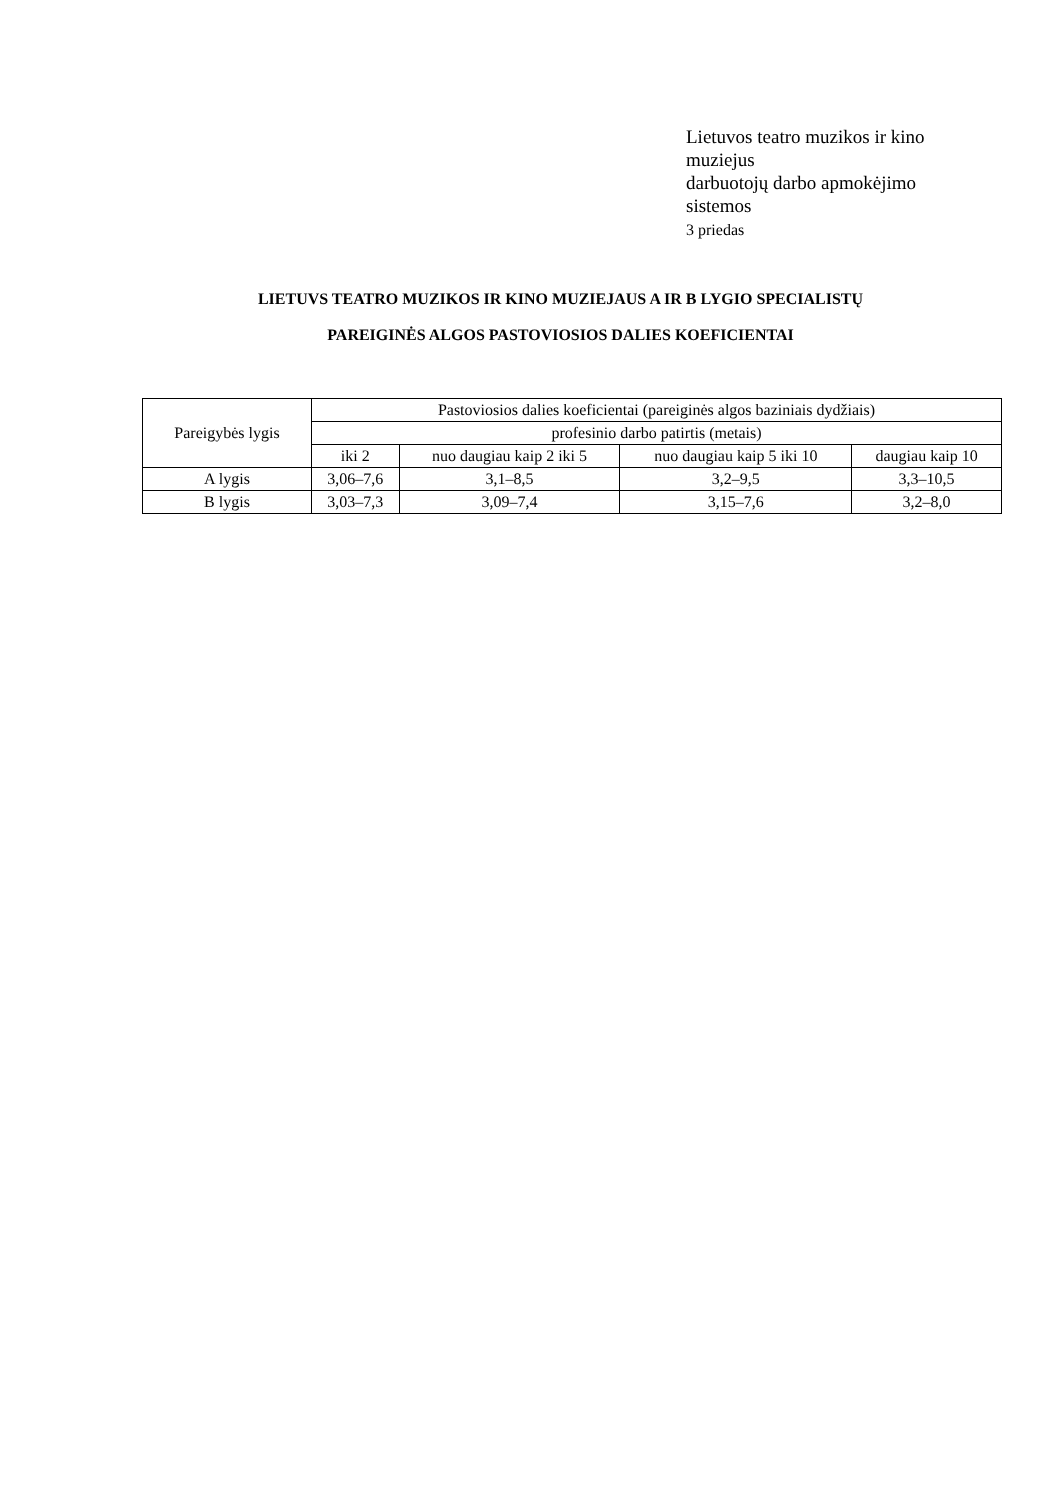Lietuvos teatro muzikos ir kino muziejus
darbuotojų darbo apmokėjimo sistemos
3 priedas
LIETUVS TEATRO MUZIKOS IR KINO MUZIEJAUS A IR B LYGIO SPECIALISTŲ
PAREIGINĖS ALGOS PASTOVIOSIOS DALIES KOEFICIENTAI
| Pareigybės lygis | Pastoviosios dalies koeficientai (pareiginės algos baziniais dydžiais) | | | |
| --- | --- | --- | --- | --- |
| | profesinio darbo patirtis (metais) | | | |
| | iki 2 | nuo daugiau kaip 2 iki 5 | nuo daugiau kaip 5 iki 10 | daugiau kaip 10 |
| A lygis | 3,06–7,6 | 3,1–8,5 | 3,2–9,5 | 3,3–10,5 |
| B lygis | 3,03–7,3 | 3,09–7,4 | 3,15–7,6 | 3,2–8,0 |